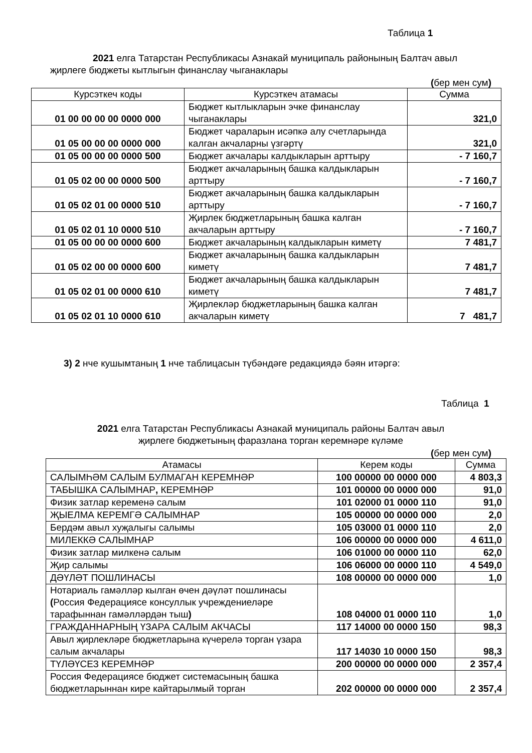Таблица 1
2021 елга Татарстан Республикасы Азнакай муниципаль районының Балтач авыл җирлеге бюджеты кытлыгын финанслау чыганаклары
(бер мен сум)
| Курсэткеч коды | Курсэткеч атамасы | Сумма |
| --- | --- | --- |
| 01 00 00 00 00 0000 000 | Бюджет кытлыкларын эчке финанслау чыганаклары | 321,0 |
| 01 05 00 00 00 0000 000 | Бюджет чараларын исәпкә алу счетларында калган акчаларны үзгәртү | 321,0 |
| 01 05 00 00 00 0000 500 | Бюджет акчалары калдыкларын арттыру | - 7 160,7 |
| 01 05 02 00 00 0000 500 | Бюджет акчаларының башка калдыкларын арттыру | - 7 160,7 |
| 01 05 02 01 00 0000 510 | Бюджет акчаларының башка калдыкларын арттыру | - 7 160,7 |
| 01 05 02 01 10 0000 510 | Җирлек бюджетларының башка калган акчаларын арттыру | - 7 160,7 |
| 01 05 00 00 00 0000 600 | Бюджет акчаларының калдыкларын киметү | 7 481,7 |
| 01 05 02 00 00 0000 600 | Бюджет акчаларының башка калдыкларын киметү | 7 481,7 |
| 01 05 02 01 00 0000 610 | Бюджет акчаларының башка калдыкларын киметү | 7 481,7 |
| 01 05 02 01 10 0000 610 | Җирлекләр бюджетларының башка калган акчаларын киметү | 7 481,7 |
3) 2 нче кушымтаның 1 нче таблицасын түбәндәге редакциядә бәян итәргә:
Таблица 1
2021 елга Татарстан Республикасы Азнакай муниципаль районы Балтач авыл
җирлеге бюджетының фаразлана торган керемнәре күләме
(бер мен сум)
| Атамасы | Керем коды | Сумма |
| --- | --- | --- |
| САЛЫМҺӘМ САЛЫМ БУЛМАГАН КЕРЕМНӘР | 100 00000 00 0000 000 | 4 803,3 |
| ТАБЫШКА САЛЫМНАР , КЕРЕМНӘР | 101 00000 00 0000 000 | 91,0 |
| Физик затлар кеременә салым | 101 02000 01 0000 110 | 91,0 |
| ҖЫЕЛМА КЕРЕМГӘ САЛЫМНАР | 105 00000 00 0000 000 | 2,0 |
| Бердәм авыл хуҗалыгы салымы | 105 03000 01 0000 110 | 2,0 |
| МИЛЕККӘ САЛЫМНАР | 106 00000 00 0000 000 | 4 611,0 |
| Физик затлар милкенә салым | 106 01000 00 0000 110 | 62,0 |
| Җир салымы | 106 06000 00 0000 110 | 4 549,0 |
| ДӘҮЛӘТ ПОШЛИНАСЫ | 108 00000 00 0000 000 | 1,0 |
| Нотариаль гамәлләр кылган өчен дәүләт пошлинасы ( Россия Федерациясе консуллык учреждениеләре тарафыннан гамәлләрдән тыш ) | 108 04000 01 0000 110 | 1,0 |
| ГРАЖДАННАРНЫҢ ҮЗАРА САЛЫМ АКЧАСЫ | 117 14000 00 0000 150 | 98,3 |
| Авыл җирлекләре бюджетларына күчерелә торган үзара салым акчалары | 117 14030 10 0000 150 | 98,3 |
| ТҮЛӘҮСЕЗ КЕРЕМНӘР | 200 00000 00 0000 000 | 2 357,4 |
| Россия Федерациясе бюджет системасының башка бюджетларыннан кире кайтарылмый торган | 202 00000 00 0000 000 | 2 357,4 |